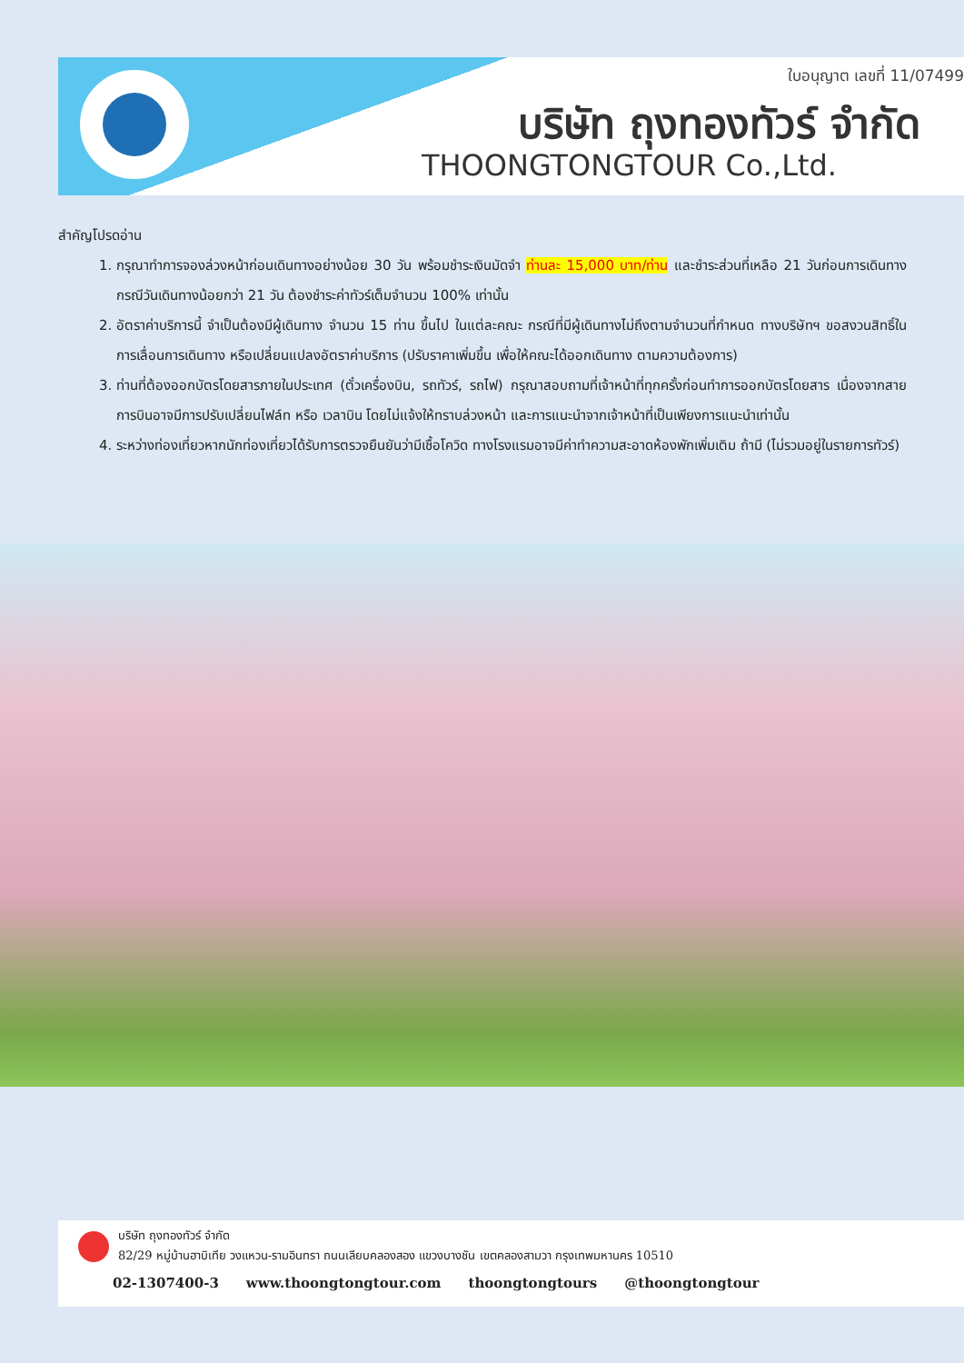ใบอนุญาต เลขที่ 11/07499
บริษัท ถุงทองทัวร์ จำกัด
THOONGTONGTOUR Co.,Ltd.
สำคัญโปรดอ่าน
1. กรุณาทำการจองล่วงหน้าก่อนเดินทางอย่างน้อย 30 วัน พร้อมชำระเงินมัดจำ ท่านละ 15,000 บาท/ท่าน และชำระส่วนที่เหลือ 21 วันก่อนการเดินทาง กรณีวันเดินทางน้อยกว่า 21 วัน ต้องชำระค่าทัวร์เต็มจำนวน 100% เท่านั้น
2. อัตราค่าบริการนี้ จำเป็นต้องมีผู้เดินทาง จำนวน 15 ท่าน ขึ้นไป ในแต่ละคณะ กรณีที่มีผู้เดินทางไม่ถึงตามจำนวนที่กำหนด ทางบริษัทฯ ขอสงวนสิทธิ์ในการเลื่อนการเดินทาง หรือเปลี่ยนแปลงอัตราค่าบริการ (ปรับราคาเพิ่มขึ้น เพื่อให้คณะได้ออกเดินทาง ตามความต้องการ)
3. ท่านที่ต้องออกบัตรโดยสารภายในประเทศ (ตั๋วเครื่องบิน, รถทัวร์, รถไฟ) กรุณาสอบถามที่เจ้าหน้าที่ทุกครั้งก่อนทำการออกบัตรโดยสาร เนื่องจากสายการบินอาจมีการปรับเปลี่ยนไฟล์ท หรือ เวลาบิน โดยไม่แจ้งให้ทราบล่วงหน้า และการแนะนำจากเจ้าหน้าที่เป็นเพียงการแนะนำเท่านั้น
4. ระหว่างท่องเที่ยวหากนักท่องเที่ยวได้รับการตรวจยืนยันว่ามีเชื้อโควิด ทางโรงแรมอาจมีค่าทำความสะอาดห้องพักเพิ่มเติม ถ้ามี (ไม่รวมอยู่ในรายการทัวร์)
บริษัท ถุงทองทัวร์ จำกัด
82/29 หมู่บ้านฮาบิเทีย วงแหวน-รามอินทรา ถนนเลียบคลองสอง แขวงบางชัน เขตคลองสามวา กรุงเทพมหานคร 10510
02-1307400-3 www.thoongtongtour.com thoongtongtours @thoongtongtour